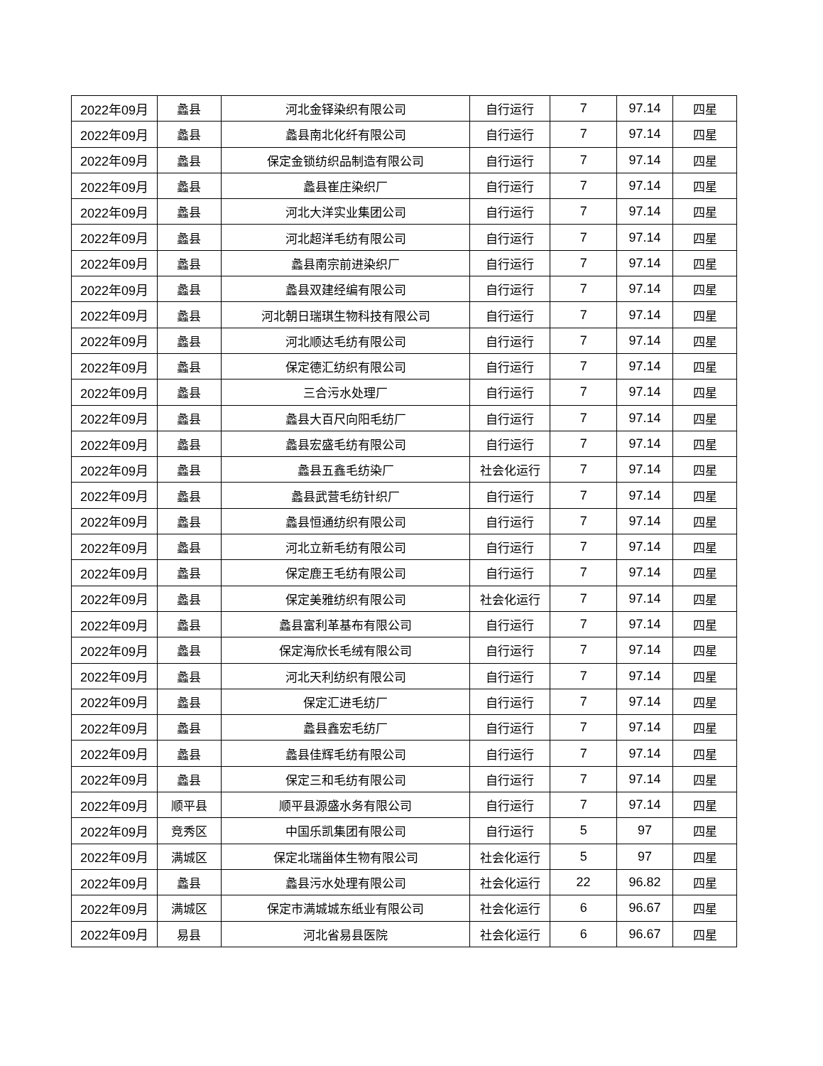| 2022年09月 | 蠡县 | 河北金铎染织有限公司 | 自行运行 | 7 | 97.14 | 四星 |
| 2022年09月 | 蠡县 | 蠡县南北化纤有限公司 | 自行运行 | 7 | 97.14 | 四星 |
| 2022年09月 | 蠡县 | 保定金锁纺织品制造有限公司 | 自行运行 | 7 | 97.14 | 四星 |
| 2022年09月 | 蠡县 | 蠡县崔庄染织厂 | 自行运行 | 7 | 97.14 | 四星 |
| 2022年09月 | 蠡县 | 河北大洋实业集团公司 | 自行运行 | 7 | 97.14 | 四星 |
| 2022年09月 | 蠡县 | 河北超洋毛纺有限公司 | 自行运行 | 7 | 97.14 | 四星 |
| 2022年09月 | 蠡县 | 蠡县南宗前进染织厂 | 自行运行 | 7 | 97.14 | 四星 |
| 2022年09月 | 蠡县 | 蠡县双建经编有限公司 | 自行运行 | 7 | 97.14 | 四星 |
| 2022年09月 | 蠡县 | 河北朝日瑞琪生物科技有限公司 | 自行运行 | 7 | 97.14 | 四星 |
| 2022年09月 | 蠡县 | 河北顺达毛纺有限公司 | 自行运行 | 7 | 97.14 | 四星 |
| 2022年09月 | 蠡县 | 保定德汇纺织有限公司 | 自行运行 | 7 | 97.14 | 四星 |
| 2022年09月 | 蠡县 | 三合污水处理厂 | 自行运行 | 7 | 97.14 | 四星 |
| 2022年09月 | 蠡县 | 蠡县大百尺向阳毛纺厂 | 自行运行 | 7 | 97.14 | 四星 |
| 2022年09月 | 蠡县 | 蠡县宏盛毛纺有限公司 | 自行运行 | 7 | 97.14 | 四星 |
| 2022年09月 | 蠡县 | 蠡县五鑫毛纺染厂 | 社会化运行 | 7 | 97.14 | 四星 |
| 2022年09月 | 蠡县 | 蠡县武营毛纺针织厂 | 自行运行 | 7 | 97.14 | 四星 |
| 2022年09月 | 蠡县 | 蠡县恒通纺织有限公司 | 自行运行 | 7 | 97.14 | 四星 |
| 2022年09月 | 蠡县 | 河北立新毛纺有限公司 | 自行运行 | 7 | 97.14 | 四星 |
| 2022年09月 | 蠡县 | 保定鹿王毛纺有限公司 | 自行运行 | 7 | 97.14 | 四星 |
| 2022年09月 | 蠡县 | 保定美雅纺织有限公司 | 社会化运行 | 7 | 97.14 | 四星 |
| 2022年09月 | 蠡县 | 蠡县富利革基布有限公司 | 自行运行 | 7 | 97.14 | 四星 |
| 2022年09月 | 蠡县 | 保定海欣长毛绒有限公司 | 自行运行 | 7 | 97.14 | 四星 |
| 2022年09月 | 蠡县 | 河北天利纺织有限公司 | 自行运行 | 7 | 97.14 | 四星 |
| 2022年09月 | 蠡县 | 保定汇进毛纺厂 | 自行运行 | 7 | 97.14 | 四星 |
| 2022年09月 | 蠡县 | 蠡县鑫宏毛纺厂 | 自行运行 | 7 | 97.14 | 四星 |
| 2022年09月 | 蠡县 | 蠡县佳辉毛纺有限公司 | 自行运行 | 7 | 97.14 | 四星 |
| 2022年09月 | 蠡县 | 保定三和毛纺有限公司 | 自行运行 | 7 | 97.14 | 四星 |
| 2022年09月 | 顺平县 | 顺平县源盛水务有限公司 | 自行运行 | 7 | 97.14 | 四星 |
| 2022年09月 | 竞秀区 | 中国乐凯集团有限公司 | 自行运行 | 5 | 97 | 四星 |
| 2022年09月 | 满城区 | 保定北瑞甾体生物有限公司 | 社会化运行 | 5 | 97 | 四星 |
| 2022年09月 | 蠡县 | 蠡县污水处理有限公司 | 社会化运行 | 22 | 96.82 | 四星 |
| 2022年09月 | 满城区 | 保定市满城城东纸业有限公司 | 社会化运行 | 6 | 96.67 | 四星 |
| 2022年09月 | 易县 | 河北省易县医院 | 社会化运行 | 6 | 96.67 | 四星 |